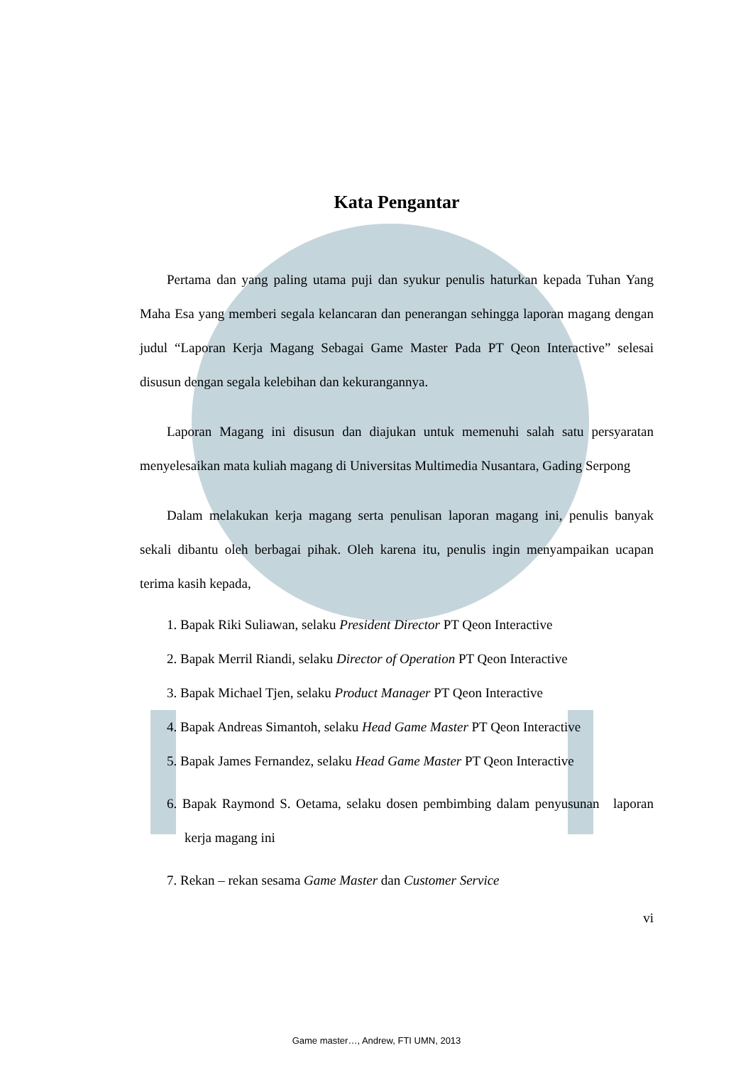Kata Pengantar
Pertama dan yang paling utama puji dan syukur penulis haturkan kepada Tuhan Yang Maha Esa yang memberi segala kelancaran dan penerangan sehingga laporan magang dengan judul “Laporan Kerja Magang Sebagai Game Master Pada PT Qeon Interactive” selesai disusun dengan segala kelebihan dan kekurangannya.
Laporan Magang ini disusun dan diajukan untuk memenuhi salah satu persyaratan menyelesaikan mata kuliah magang di Universitas Multimedia Nusantara, Gading Serpong
Dalam melakukan kerja magang serta penulisan laporan magang ini, penulis banyak sekali dibantu oleh berbagai pihak. Oleh karena itu, penulis ingin menyampaikan ucapan terima kasih kepada,
1. Bapak Riki Suliawan, selaku President Director PT Qeon Interactive
2. Bapak Merril Riandi, selaku Director of Operation PT Qeon Interactive
3. Bapak Michael Tjen, selaku Product Manager PT Qeon Interactive
4. Bapak Andreas Simantoh, selaku Head Game Master PT Qeon Interactive
5. Bapak James Fernandez, selaku Head Game Master PT Qeon Interactive
6. Bapak Raymond S. Oetama, selaku dosen pembimbing dalam penyusunan laporan kerja magang ini
7. Rekan – rekan sesama Game Master dan Customer Service
vi
Game master…, Andrew, FTI UMN, 2013